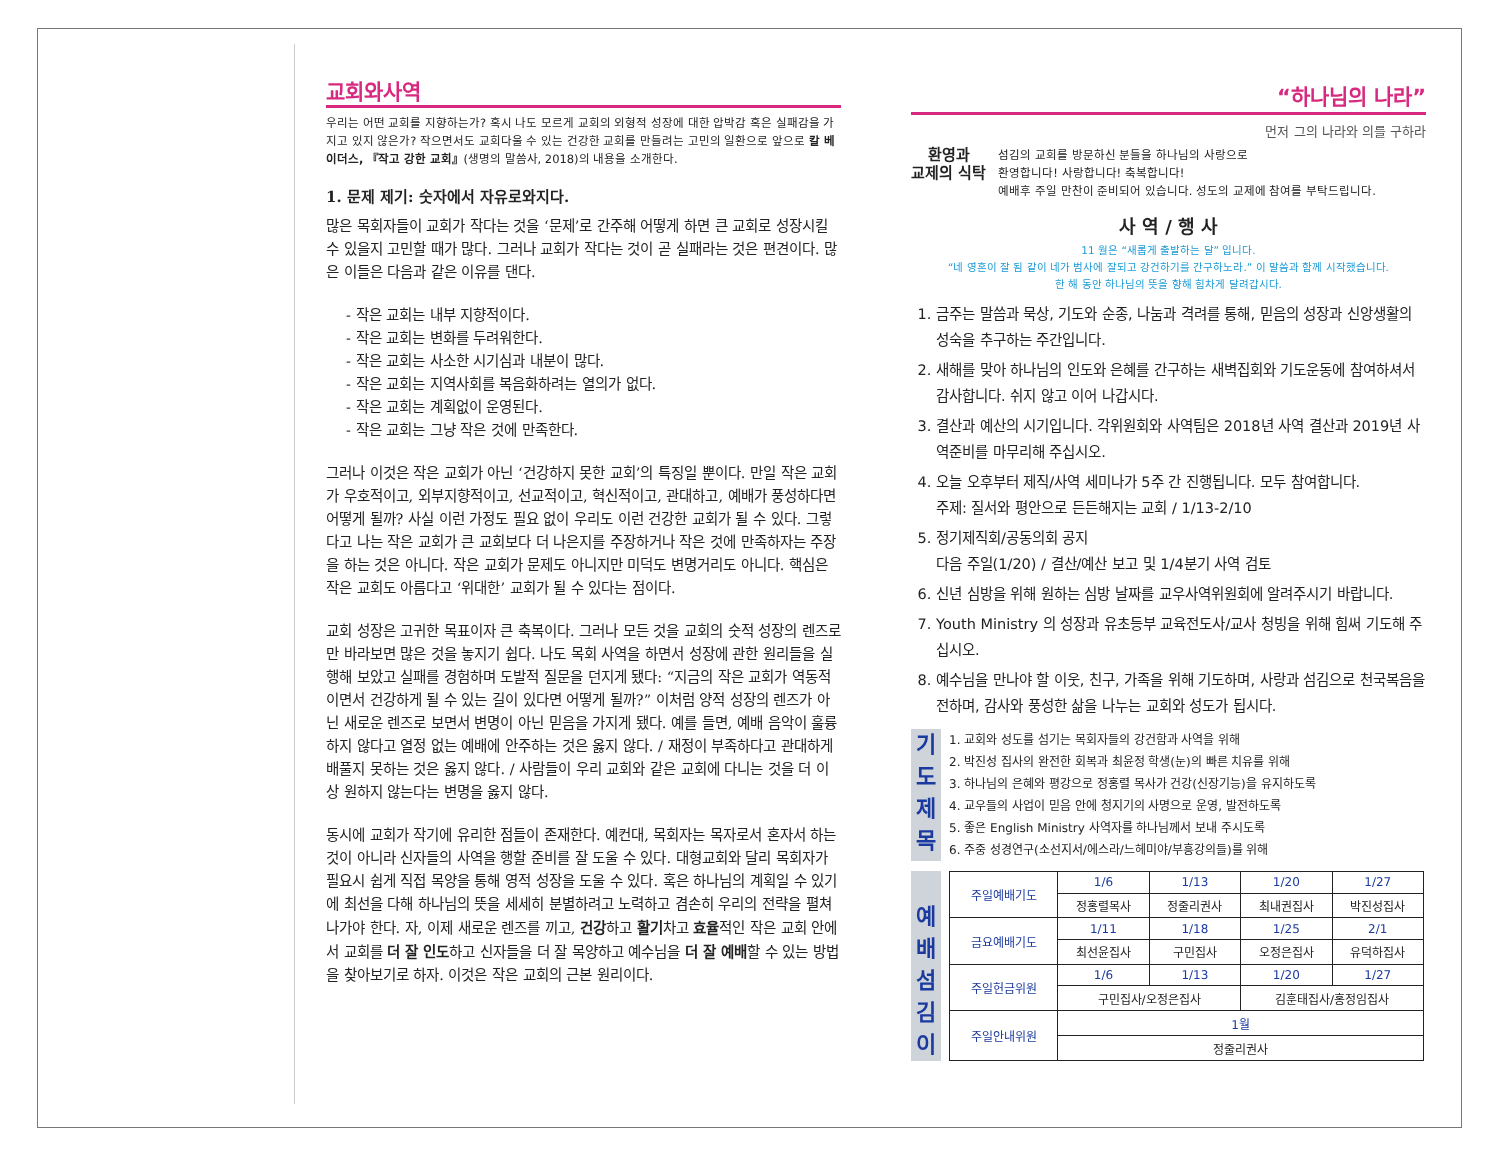교회와사역
우리는 어떤 교회를 지향하는가? 혹시 나도 모르게 교회의 외형적 성장에 대한 압박감 혹은 실패감을 가지고 있지 않은가? 작으면서도 교회다울 수 있는 건강한 교회를 만들려는 고민의 일환으로 앞으로 칼 베이더스, 『작고 강한 교회』(생명의 말씀사, 2018)의 내용을 소개한다.
1. 문제 제기: 숫자에서 자유로와지다.
많은 목회자들이 교회가 작다는 것을 ‘문제’로 간주해 어떻게 하면 큰 교회로 성장시킬 수 있을지 고민할 때가 많다. 그러나 교회가 작다는 것이 곧 실패라는 것은 편견이다. 많은 이들은 다음과 같은 이유를 댄다.
- 작은 교회는 내부 지향적이다.
- 작은 교회는 변화를 두려워한다.
- 작은 교회는 사소한 시기심과 내분이 많다.
- 작은 교회는 지역사회를 복음화하려는 열의가 없다.
- 작은 교회는 계획없이 운영된다.
- 작은 교회는 그냥 작은 것에 만족한다.
그러나 이것은 작은 교회가 아닌 ‘건강하지 못한 교회’의 특징일 뿐이다. 만일 작은 교회가 우호적이고, 외부지향적이고, 선교적이고, 혁신적이고, 관대하고, 예배가 풍성하다면 어떻게 될까? 사실 이런 가정도 필요 없이 우리도 이런 건강한 교회가 될 수 있다. 그렇다고 나는 작은 교회가 큰 교회보다 더 나은지를 주장하거나 작은 것에 만족하자는 주장을 하는 것은 아니다. 작은 교회가 문제도 아니지만 미덕도 변명거리도 아니다. 핵심은 작은 교회도 아름다고 ‘위대한’ 교회가 될 수 있다는 점이다.
교회 성장은 고귀한 목표이자 큰 축복이다. 그러나 모든 것을 교회의 숫적 성장의 렌즈로만 바라보면 많은 것을 놓지기 쉽다. 나도 목회 사역을 하면서 성장에 관한 원리들을 실행해 보았고 실패를 경험하며 도발적 질문을 던지게 됐다: “지금의 작은 교회가 역동적이면서 건강하게 될 수 있는 길이 있다면 어떻게 될까?” 이처럼 양적 성장의 렌즈가 아닌 새로운 렌즈로 보면서 변명이 아닌 믿음을 가지게 됐다. 예를 들면, 예배 음악이 훌륭하지 않다고 열정 없는 예배에 안주하는 것은 옳지 않다. / 재정이 부족하다고 관대하게 배풀지 못하는 것은 옳지 않다. / 사람들이 우리 교회와 같은 교회에 다니는 것을 더 이상 원하지 않는다는 변명을 옳지 않다.
동시에 교회가 작기에 유리한 점들이 존재한다. 예컨대, 목회자는 목자로서 혼자서 하는 것이 아니라 신자들의 사역을 행할 준비를 잘 도울 수 있다. 대형교회와 달리 목회자가 필요시 쉽게 직접 목양을 통해 영적 성장을 도울 수 있다. 혹은 하나님의 계획일 수 있기에 최선을 다해 하나님의 뜻을 세세히 분별하려고 노력하고 겸손히 우리의 전략을 펼쳐나가야 한다. 자, 이제 새로운 렌즈를 끼고, 건강하고 활기차고 효율적인 작은 교회 안에서 교회를 더 잘 인도하고 신자들을 더 잘 목양하고 예수님을 더 잘 예배할 수 있는 방법을 찾아보기로 하자. 이것은 작은 교회의 근본 원리이다.
“하나님의 나라”
먼저 그의 나라와 의를 구하라
환영과
교제의 식탁
섬김의 교회를 방문하신 분들을 하나님의 사랑으로
환영합니다! 사랑합니다! 축복합니다!
예배후 주일 만찬이 준비되어 있습니다. 성도의 교제에 참여를 부탁드립니다.
사 역 / 행 사
11 월은 “새롭게 출발하는 달” 입니다.
“네 영혼이 잘 됨 같이 네가 범사에 잘되고 강건하기를 간구하노라.” 이 말씀과 함께 시작했습니다.
한 해 동안 하나님의 뜻을 향해 힘차게 달려갑시다.
1. 금주는 말씀과 묵상, 기도와 순종, 나눔과 격려를 통해, 믿음의 성장과 신앙생활의 성숙을 추구하는 주간입니다.
2. 새해를 맞아 하나님의 인도와 은혜를 간구하는 새벽집회와 기도운동에 참여하셔서 감사합니다. 쉬지 않고 이어 나갑시다.
3. 결산과 예산의 시기입니다. 각위원회와 사역팀은 2018년 사역 결산과 2019년 사역준비를 마무리해 주십시오.
4. 오늘 오후부터 제직/사역 세미나가 5주 간 진행됩니다. 모두 참여합니다.
주제: 질서와 평안으로 든든해지는 교회 / 1/13-2/10
5. 정기제직회/공동의회 공지
다음 주일(1/20) / 결산/예산 보고 및 1/4분기 사역 검토
6. 신년 심방을 위해 원하는 심방 날짜를 교우사역위원회에 알려주시기 바랍니다.
7. Youth Ministry 의 성장과 유초등부 교육전도사/교사 청빙을 위해 힘써 기도해 주십시오.
8. 예수님을 만나야 할 이웃, 친구, 가족을 위해 기도하며, 사랑과 섬김으로 천국복음을 전하며, 감사와 풍성한 삶을 나누는 교회와 성도가 됩시다.
기
도
제
목
1. 교회와 성도를 섬기는 목회자들의 강건함과 사역을 위해
2. 박진성 집사의 완전한 회복과 최윤정 학생(눈)의 빠른 치유를 위해
3. 하나님의 은혜와 평강으로 정홍렬 목사가 건강(신장기능)을 유지하도록
4. 교우들의 사업이 믿음 안에 청지기의 사명으로 운영, 발전하도록
5. 좋은 English Ministry 사역자를 하나님께서 보내 주시도록
6. 주중 성경연구(소선지서/에스라/느헤미야/부흥강의들)를 위해
예
배
섬
김
이
| 주일예배기도 | 1/6 | 1/13 | 1/20 | 1/27 |
| --- | --- | --- | --- | --- |
| | 정홍렬목사 | 정줄리권사 | 최내권집사 | 박진성집사 |
| 금요예배기도 | 1/11 | 1/18 | 1/25 | 2/1 |
| | 최선윤집사 | 구민집사 | 오정은집사 | 유덕하집사 |
| 주일헌금위원 | 1/6 | 1/13 | 1/20 | 1/27 |
| | 구민집사/오정은집사 | | 김훈태집사/홍정임집사 | |
| 주일안내위원 | 1월 | | | |
| | 정줄리권사 | | | |